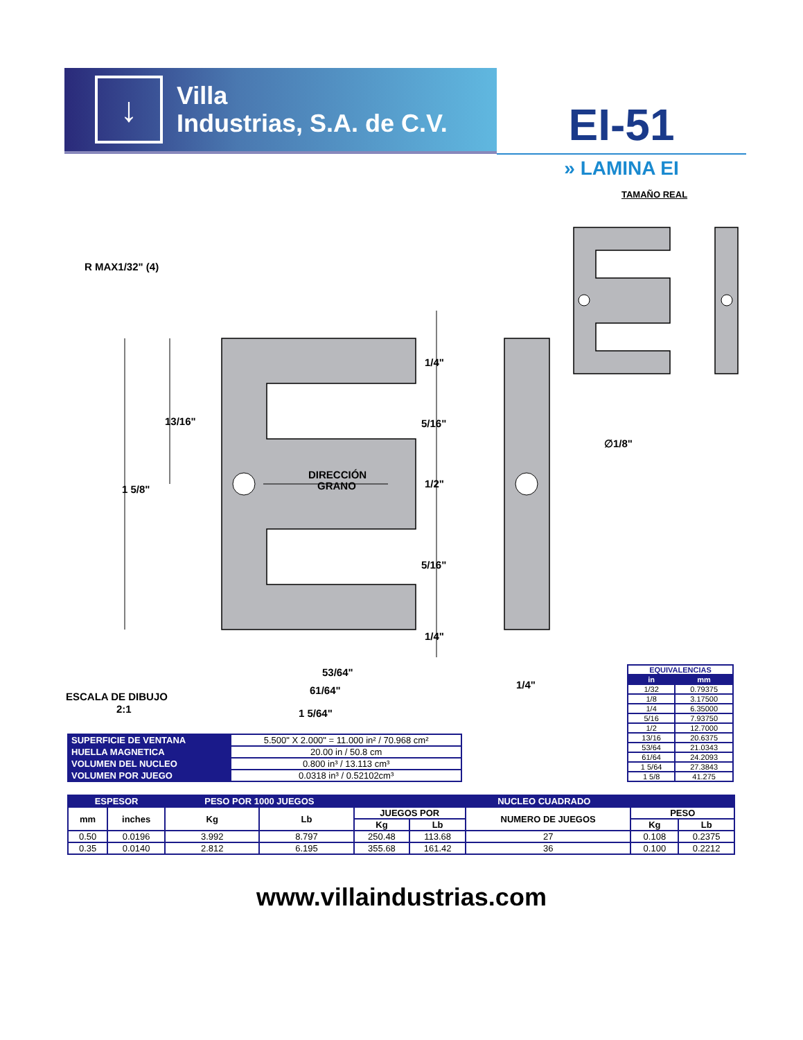↓
Villa
Industrias, S.A. de C.V.
EI-51
» LAMINA EI
TAMAÑO REAL
R MAX1/32" (4)
13/16"
1 5/8"
DIRECCIÓN
GRANO
1/4"
5/16"
1/2"
5/16"
1/4"
∅1/8"
53/64"
61/64"
1 5/64"
1/4"
ESCALA DE DIBUJO
2:1
| SUPERFICIE DE VENTANA | 5.500" X 2.000" = 11.000 in² / 70.968 cm² |
| HUELLA MAGNETICA | 20.00 in / 50.8 cm |
| VOLUMEN DEL NUCLEO | 0.800 in³ / 13.113 cm³ |
| VOLUMEN POR JUEGO | 0.0318 in³ / 0.52102cm³ |
| EQUIVALENCIAS | |
| --- | --- |
| in | mm |
| 1/32 | 0.79375 |
| 1/8 | 3.17500 |
| 1/4 | 6.35000 |
| 5/16 | 7.93750 |
| 1/2 | 12.7000 |
| 13/16 | 20.6375 |
| 53/64 | 21.0343 |
| 61/64 | 24.2093 |
| 1 5/64 | 27.3843 |
| 1 5/8 | 41.275 |
| ESPESOR | | PESO POR 1000 JUEGOS | | NUCLEO CUADRADO | | | | |
| --- | --- | --- | --- | --- | --- | --- | --- | --- |
| mm | inches | Kg | Lb | JUEGOS POR | | NUMERO DE JUEGOS | PESO | |
| | | | | Kg | Lb | | Kg | Lb |
| 0.50 | 0.0196 | 3.992 | 8.797 | 250.48 | 113.68 | 27 | 0.108 | 0.2375 |
| 0.35 | 0.0140 | 2.812 | 6.195 | 355.68 | 161.42 | 36 | 0.100 | 0.2212 |
www.villaindustrias.com